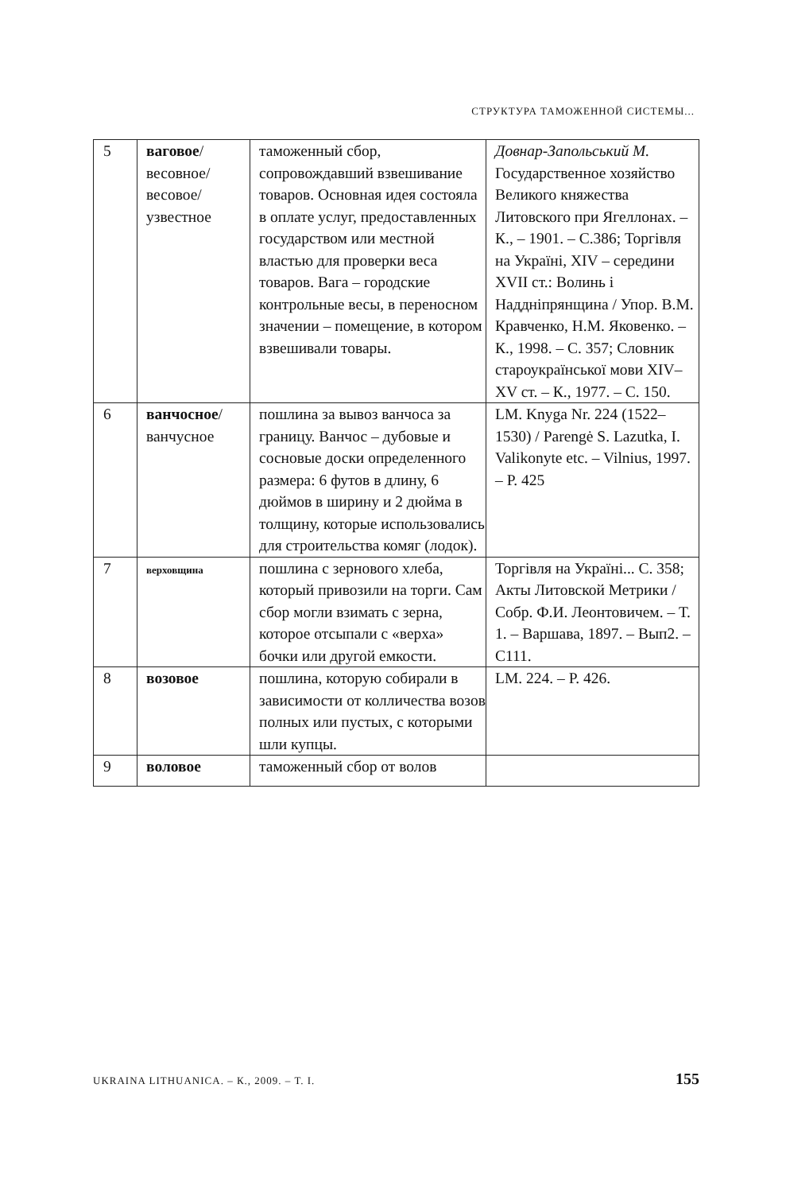СТРУКТУРА ТАМОЖЕННОЙ СИСТЕМЫ...
| 5 | ваговое / весовное/ весовое/ узвестное | таможенный сбор, сопровождавший взвешивание товаров. Основная идея состояла в оплате услуг, предоставленных государством или местной властью для проверки веса товаров. Вага – городские контрольные весы, в переносном значении – помещение, в котором взвешивали товары. | Довнар-Запольський М. Государственное хозяйство Великого княжества Литовского при Ягеллонах. – К., – 1901. – С.386; Торгівля на Україні, XIV – середини XVII ст.: Волинь і Наддніпрянщина / Упор. В.М. Кравченко, Н.М. Яковенко. – К., 1998. – С. 357; Словник староукраїнської мови XIV–XV ст. – К., 1977. – С. 150. |
| 6 | ванчосное / ванчусное | пошлина за вывоз ванчоса за границу. Ванчос – дубовые и сосновые доски определенного размера: 6 футов в длину, 6 дюймов в ширину и 2 дюйма в толщину, которые использовались для строительства комяг (лодок). | LM. Knyga Nr. 224 (1522–1530) / Parengė S. Lazutka, I. Valikonyte etc. – Vilnius, 1997. – P. 425 |
| 7 | верховщина | пошлина с зернового хлеба, который привозили на торги. Сам сбор могли взимать с зерна, которое отсыпали с «верха» бочки или другой емкости. | Торгівля на Україні... С. 358; Акты Литовской Метрики / Собр. Ф.И. Леонтовичем. – Т. 1. – Варшава, 1897. – Вып2. – С111. |
| 8 | возовое | пошлина, которую собирали в зависимости от колличества возов полных или пустых, с которыми шли купцы. | LM. 224. – P. 426. |
| 9 | воловое | таможенный сбор от волов | |
UKRAINA LITHUANICA. – К., 2009. – Т. I. 155